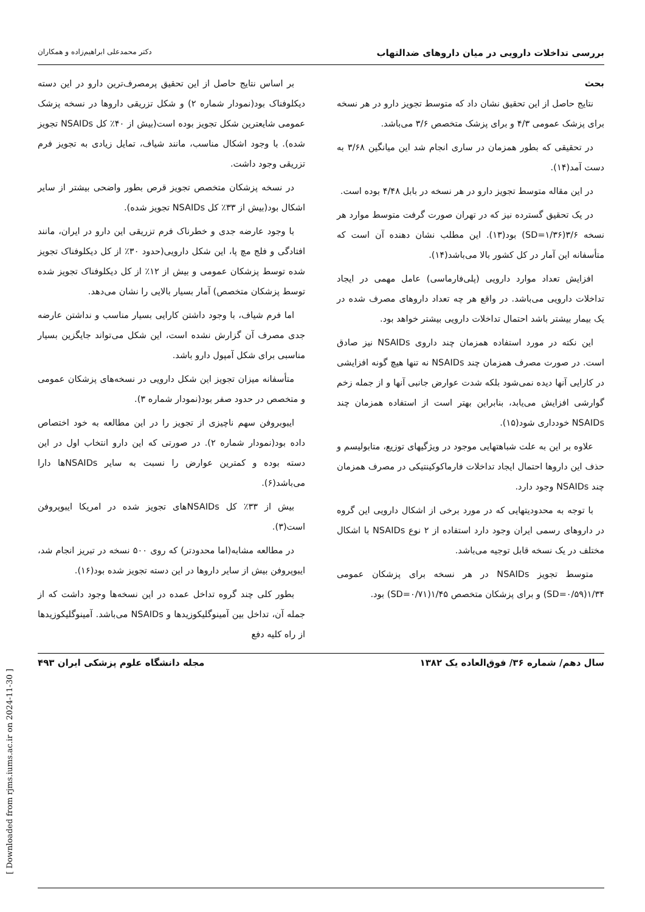[ Downloaded from rjms.iums.ac.ir on 2024-11-30 ]
بررسی تداخلات دارویی در میان داروهای ضدالتهاب دکتر محمدعلی ابراهیم‌زاده و همکاران
بحث
نتایج حاصل از این تحقیق نشان داد که متوسط تجویز دارو در هر نسخه برای پزشک عمومی ۴/۳ و برای پزشک متخصص ۳/۶ می‌باشد.
در تحقیقی که بطور همزمان در ساری انجام شد این میانگین ۳/۶۸ به دست آمد(۱۴).
در این مقاله متوسط تجویز دارو در هر نسخه در بابل ۴/۴۸ بوده است.
در یک تحقیق گسترده نیز که در تهران صورت گرفت متوسط موارد هر نسخه ۳/۶(SD=۱/۳۶) بود(۱۳). این مطلب نشان دهنده آن است که متأسفانه این آمار در کل کشور بالا می‌باشد(۱۴).
افزایش تعداد موارد دارویی (پلی‌فارماسی) عامل مهمی در ایجاد تداخلات دارویی می‌باشد. در واقع هر چه تعداد داروهای مصرف شده در یک بیمار بیشتر باشد احتمال تداخلات دارویی بیشتر خواهد بود.
این نکته در مورد استفاده همزمان چند داروی NSAIDs نیز صادق است. در صورت مصرف همزمان چند NSAIDs نه تنها هیچ گونه افزایشی در کارایی آنها دیده نمی‌شود بلکه شدت عوارض جانبی آنها و از جمله زخم گوارشی افزایش می‌یابد، بنابراین بهتر است از استفاده همزمان چند NSAIDs خودداری شود(۱۵).
علاوه بر این به علت شباهتهایی موجود در ویژگیهای توزیع، متابولیسم و حذف این داروها احتمال ایجاد تداخلات فارماکوکینتیکی در مصرف همزمان چند NSAIDs وجود دارد.
با توجه به محدودیتهایی که در مورد برخی از اشکال دارویی این گروه در داروهای رسمی ایران وجود دارد استفاده از ۲ نوع NSAIDs با اشکال مختلف در یک نسخه قابل توجیه می‌باشد.
متوسط تجویز NSAIDs در هر نسخه برای پزشکان عمومی ۱/۳۴(SD=۰/۵۹) و برای پزشکان متخصص ۱/۴۵(SD=۰/۷۱) بود.
بر اساس نتایج حاصل از این تحقیق پرمصرف‌ترین دارو در این دسته دیکلوفناک بود(نمودار شماره ۲) و شکل تزریقی داروها در نسخه پزشک عمومی شایعترین شکل تجویز بوده است(بیش از ۴۰٪ کل NSAIDs تجویز شده). با وجود اشکال مناسب، مانند شیاف، تمایل زیادی به تجویز فرم تزریقی وجود داشت.
در نسخه پزشکان متخصص تجویز قرص بطور واضحی بیشتر از سایر اشکال بود(بیش از ۳۳٪ کل NSAIDs تجویز شده).
با وجود عارضه جدی و خطرناک فرم تزریقی این دارو در ایران، مانند افتادگی و فلج مچ پا، این شکل دارویی(حدود ۳۰٪ از کل دیکلوفناک تجویز شده توسط پزشکان عمومی و بیش از ۱۲٪ از کل دیکلوفناک تجویز شده توسط پزشکان متخصص) آمار بسیار بالایی را نشان می‌دهد.
اما فرم شیاف، با وجود داشتن کارایی بسیار مناسب و نداشتن عارضه جدی مصرف آن گزارش نشده است، این شکل می‌تواند جایگزین بسیار مناسبی برای شکل آمپول دارو باشد.
متأسفانه میزان تجویز این شکل دارویی در نسخه‌های پزشکان عمومی و متخصص در حدود صفر بود(نمودار شماره ۳).
ایبوبروفن سهم ناچیزی از تجویز را در این مطالعه به خود اختصاص داده بود(نمودار شماره ۲). در صورتی که این دارو انتخاب اول در این دسته بوده و کمترین عوارض را نسبت به سایر NSAIDsها دارا می‌باشد(۶).
بیش از ۳۳٪ کل NSAIDsهای تجویز شده در امریکا ایبوپروفن است(۳).
در مطالعه مشابه(اما محدودتر) که روی ۵۰۰ نسخه در تبریز انجام شد، ایبوپروفن بیش از سایر داروها در این دسته تجویز شده بود(۱۶).
بطور کلی چند گروه تداخل عمده در این نسخه‌ها وجود داشت که از جمله آن، تداخل بین آمینوگلیکوزیدها و NSAIDs می‌باشد. آمینوگلیکوزیدها از راه کلیه دفع
سال دهم/ شماره ۳۶/ فوق‌العاده یک ۱۳۸۲ مجله دانشگاه علوم پزشکی ایران ۴۹۳